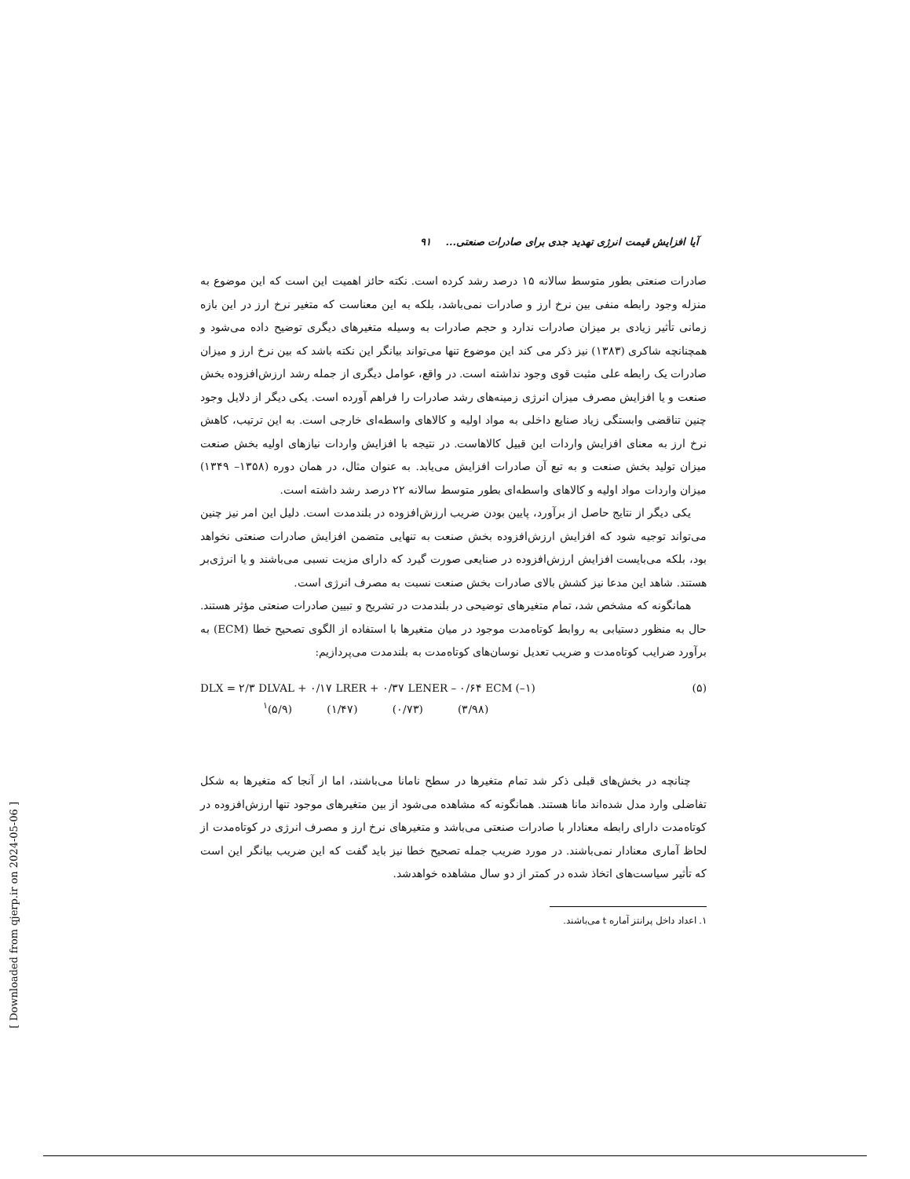آیا افزایش قیمت انرژی تهدید جدی برای صادرات صنعتی... ۹۱
صادرات صنعتی بطور متوسط سالانه ۱۵ درصد رشد کرده است. نکته حائز اهمیت این است که این موضوع به منزله وجود رابطه منفی بین نرخ ارز و صادرات نمی‌باشد، بلکه به این معناست که متغیر نرخ ارز در این بازه زمانی تأثیر زیادی بر میزان صادرات ندارد و حجم صادرات به وسیله متغیرهای دیگری توضیح داده می‌شود و همچنانچه شاکری (۱۳۸۳) نیز ذکر می کند این موضوع تنها می‌تواند بیانگر این نکته باشد که بین نرخ ارز و میزان صادرات یک رابطه علی مثبت قوی وجود نداشته است. در واقع، عوامل دیگری از جمله رشد ارزش‌افزوده بخش صنعت و یا افزایش مصرف میزان انرژی زمینه‌های رشد صادرات را فراهم آورده است. یکی دیگر از دلایل وجود چنین تناقضی وابستگی زیاد صنایع داخلی به مواد اولیه و کالاهای واسطه‌ای خارجی است. به این ترتیب، کاهش نرخ ارز به معنای افزایش واردات این قبیل کالاهاست. در نتیجه با افزایش واردات نیازهای اولیه بخش صنعت میزان تولید بخش صنعت و به تبع آن صادرات افزایش می‌یابد. به عنوان مثال، در همان دوره (۱۳۵۸– ۱۳۴۹) میزان واردات مواد اولیه و کالاهای واسطه‌ای بطور متوسط سالانه ۲۲ درصد رشد داشته است.
یکی دیگر از نتایج حاصل از برآورد، پایین بودن ضریب ارزش‌افزوده در بلندمدت است. دلیل این امر نیز چنین می‌تواند توجیه شود که افزایش ارزش‌افزوده بخش صنعت به تنهایی متضمن افزایش صادرات صنعتی نخواهد بود، بلکه می‌بایست افزایش ارزش‌افزوده در صنایعی صورت گیرد که دارای مزیت نسبی می‌باشند و یا انرژی‌بر هستند. شاهد این مدعا نیز کشش بالای صادرات بخش صنعت نسبت به مصرف انرژی است.
همانگونه که مشخص شد، تمام متغیرهای توضیحی در بلندمدت در تشریح و تبیین صادرات صنعتی مؤثر هستند. حال به منظور دستیابی به روابط کوتاه‌مدت موجود در میان متغیرها با استفاده از الگوی تصحیح خطا (ECM) به برآورد ضرایب کوتاه‌مدت و ضریب تعدیل نوسان‌های کوتاه‌مدت به بلندمدت می‌پردازیم:
DLX = ۲/۳ DLVAL + ۰/۱۷ LRER + ۰/۳۷ LENER – ۰/۶۴ ECM (–۱) (۵)
<sup>۱</sup> (۵/۹) (۱/۴۷) (۰/۷۳) (۳/۹۸)
چنانچه در بخش‌های قبلی ذکر شد تمام متغیرها در سطح نامانا می‌باشند، اما از آنجا که متغیرها به شکل تفاضلی وارد مدل شده‌اند مانا هستند. همانگونه که مشاهده می‌شود از بین متغیرهای موجود تنها ارزش‌افزوده در کوتاه‌مدت دارای رابطه معنادار با صادرات صنعتی می‌باشد و متغیرهای نرخ ارز و مصرف انرژی در کوتاه‌مدت از لحاظ آماری معنادار نمی‌باشند. در مورد ضریب جمله تصحیح خطا نیز باید گفت که این ضریب بیانگر این است که تأثیر سیاست‌های اتخاذ شده در کمتر از دو سال مشاهده خواهدشد.
۱. اعداد داخل پرانتز آماره t می‌باشند.
[ Downloaded from qjerp.ir on 2024-05-06 ]